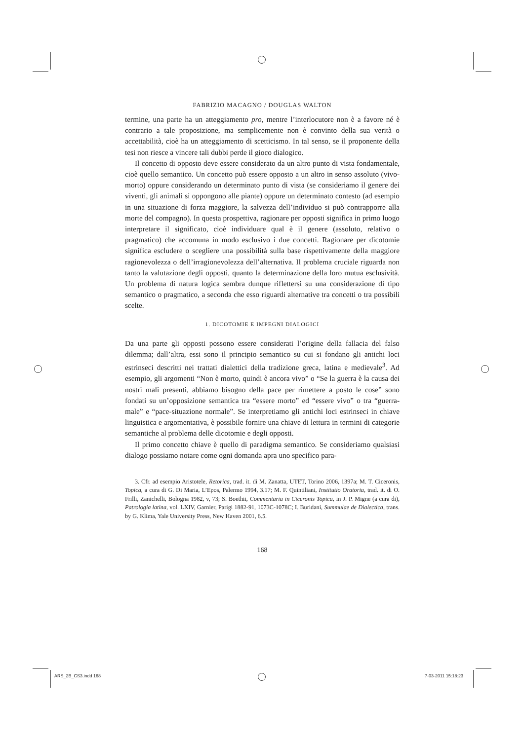FABRIZIO MACAGNO / DOUGLAS WALTON
termine, una parte ha un atteggiamento pro, mentre l’interlocutore non è a favore né è contrario a tale proposizione, ma semplicemente non è convinto della sua verità o accettabilità, cioè ha un atteggiamento di scetticismo. In tal senso, se il proponente della tesi non riesce a vincere tali dubbi perde il gioco dialogico.
Il concetto di opposto deve essere considerato da un altro punto di vista fondamentale, cioè quello semantico. Un concetto può essere opposto a un altro in senso assoluto (vivo-morto) oppure considerando un determinato punto di vista (se consideriamo il genere dei viventi, gli animali si oppongono alle piante) oppure un determinato contesto (ad esempio in una situazione di forza maggiore, la salvezza dell’individuo si può contrapporre alla morte del compagno). In questa prospettiva, ragionare per opposti significa in primo luogo interpretare il significato, cioè individuare qual è il genere (assoluto, relativo o pragmatico) che accomuna in modo esclusivo i due concetti. Ragionare per dicotomie significa escludere o scegliere una possibilità sulla base rispettivamente della maggiore ragionevolezza o dell’irragionevolezza dell’alternativa. Il problema cruciale riguarda non tanto la valutazione degli opposti, quanto la determinazione della loro mutua esclusività. Un problema di natura logica sembra dunque riflettersi su una considerazione di tipo semantico o pragmatico, a seconda che esso riguardi alternative tra concetti o tra possibili scelte.
1. DICOTOMIE E IMPEGNI DIALOGICI
Da una parte gli opposti possono essere considerati l’origine della fallacia del falso dilemma; dall’altra, essi sono il principio semantico su cui si fondano gli antichi loci estrinseci descritti nei trattati dialettici della tradizione greca, latina e medievale<sup>3</sup>. Ad esempio, gli argomenti “Non è morto, quindi è ancora vivo” o “Se la guerra è la causa dei nostri mali presenti, abbiamo bisogno della pace per rimettere a posto le cose” sono fondati su un’opposizione semantica tra “essere morto” ed “essere vivo” o tra “guerra-male” e “pace-situazione normale”. Se interpretiamo gli antichi loci estrinseci in chiave linguistica e argomentativa, è possibile fornire una chiave di lettura in termini di categorie semantiche al problema delle dicotomie e degli opposti.
Il primo concetto chiave è quello di paradigma semantico. Se consideriamo qualsiasi dialogo possiamo notare come ogni domanda apra uno specifico para-
3. Cfr. ad esempio Aristotele, Retorica, trad. it. di M. Zanatta, UTET, Torino 2006, 1397a; M. T. Ciceronis, Topica, a cura di G. Di Maria, L’Epos, Palermo 1994, 3.17; M. F. Quintiliani, Institutio Oratoria, trad. it. di O. Frilli, Zanichelli, Bologna 1982, v, 73; S. Boethii, Commentaria in Ciceronis Topica, in J. P. Migne (a cura di), Patrologia latina, vol. LXIV, Garnier, Parigi 1882-91, 1073C-1078C; I. Buridani, Summulae de Dialectica, trans. by G. Klima, Yale University Press, New Haven 2001, 6.5.
168
ARS_2B_CS3.indd 168 7-03-2011 15:18:23